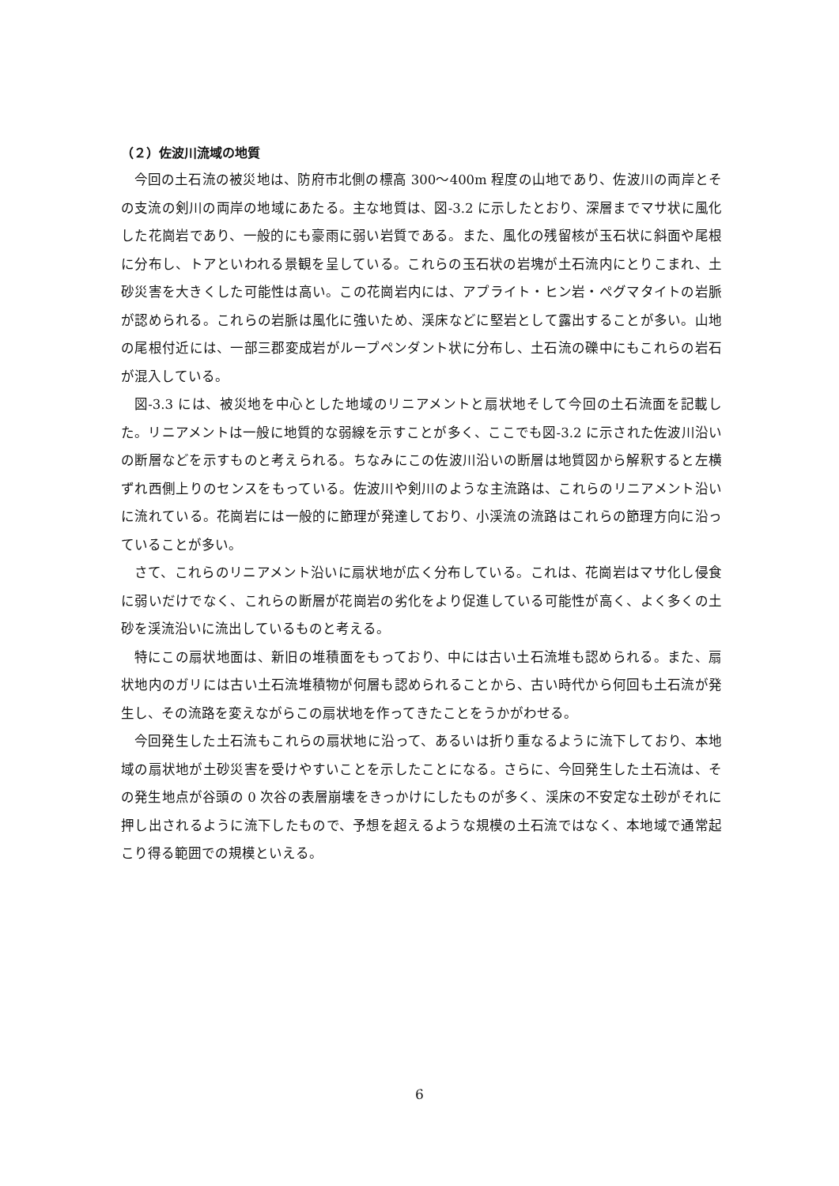（２）佐波川流域の地質
今回の土石流の被災地は、防府市北側の標高 300〜400m 程度の山地であり、佐波川の両岸とその支流の剣川の両岸の地域にあたる。主な地質は、図-3.2 に示したとおり、深層までマサ状に風化した花崗岩であり、一般的にも豪雨に弱い岩質である。また、風化の残留核が玉石状に斜面や尾根に分布し、トアといわれる景観を呈している。これらの玉石状の岩塊が土石流内にとりこまれ、土砂災害を大きくした可能性は高い。この花崗岩内には、アプライト・ヒン岩・ペグマタイトの岩脈が認められる。これらの岩脈は風化に強いため、渓床などに堅岩として露出することが多い。山地の尾根付近には、一部三郡変成岩がループペンダント状に分布し、土石流の礫中にもこれらの岩石が混入している。
図-3.3 には、被災地を中心とした地域のリニアメントと扇状地そして今回の土石流面を記載した。リニアメントは一般に地質的な弱線を示すことが多く、ここでも図-3.2 に示された佐波川沿いの断層などを示すものと考えられる。ちなみにこの佐波川沿いの断層は地質図から解釈すると左横ずれ西側上りのセンスをもっている。佐波川や剣川のような主流路は、これらのリニアメント沿いに流れている。花崗岩には一般的に節理が発達しており、小渓流の流路はこれらの節理方向に沿っていることが多い。
さて、これらのリニアメント沿いに扇状地が広く分布している。これは、花崗岩はマサ化し侵食に弱いだけでなく、これらの断層が花崗岩の劣化をより促進している可能性が高く、よく多くの土砂を渓流沿いに流出しているものと考える。
特にこの扇状地面は、新旧の堆積面をもっており、中には古い土石流堆も認められる。また、扇状地内のガリには古い土石流堆積物が何層も認められることから、古い時代から何回も土石流が発生し、その流路を変えながらこの扇状地を作ってきたことをうかがわせる。
今回発生した土石流もこれらの扇状地に沿って、あるいは折り重なるように流下しており、本地域の扇状地が土砂災害を受けやすいことを示したことになる。さらに、今回発生した土石流は、その発生地点が谷頭の 0 次谷の表層崩壊をきっかけにしたものが多く、渓床の不安定な土砂がそれに押し出されるように流下したもので、予想を超えるような規模の土石流ではなく、本地域で通常起こり得る範囲での規模といえる。
6